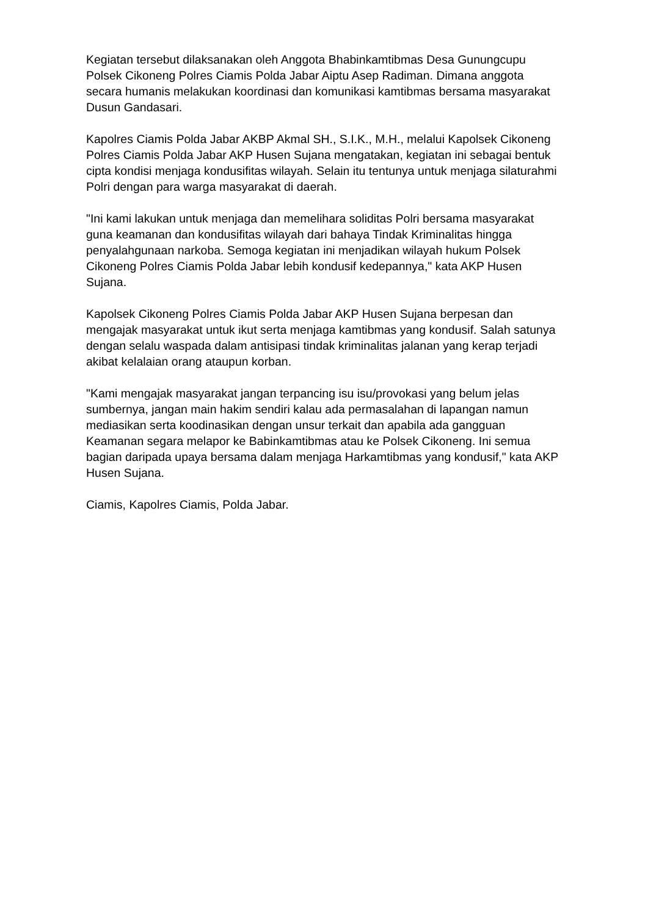Kegiatan tersebut dilaksanakan oleh Anggota Bhabinkamtibmas Desa Gunungcupu Polsek Cikoneng Polres Ciamis Polda Jabar Aiptu Asep Radiman. Dimana anggota secara humanis melakukan koordinasi dan komunikasi kamtibmas bersama masyarakat Dusun Gandasari.
Kapolres Ciamis Polda Jabar AKBP Akmal SH., S.I.K., M.H., melalui Kapolsek Cikoneng Polres Ciamis Polda Jabar AKP Husen Sujana mengatakan, kegiatan ini sebagai bentuk cipta kondisi menjaga kondusifitas wilayah. Selain itu tentunya untuk menjaga silaturahmi Polri dengan para warga masyarakat di daerah.
"Ini kami lakukan untuk menjaga dan memelihara soliditas Polri bersama masyarakat guna keamanan dan kondusifitas wilayah dari bahaya Tindak Kriminalitas hingga penyalahgunaan narkoba. Semoga kegiatan ini menjadikan wilayah hukum Polsek Cikoneng Polres Ciamis Polda Jabar lebih kondusif kedepannya," kata AKP Husen Sujana.
Kapolsek Cikoneng Polres Ciamis Polda Jabar AKP Husen Sujana berpesan dan mengajak masyarakat untuk ikut serta menjaga kamtibmas yang kondusif. Salah satunya dengan selalu waspada dalam antisipasi tindak kriminalitas jalanan yang kerap terjadi akibat kelalaian orang ataupun korban.
"Kami mengajak masyarakat jangan terpancing isu isu/provokasi yang belum jelas sumbernya, jangan main hakim sendiri kalau ada permasalahan di lapangan namun mediasikan serta koodinasikan dengan unsur terkait dan apabila ada gangguan Keamanan segara melapor ke Babinkamtibmas atau ke Polsek Cikoneng. Ini semua bagian daripada upaya bersama dalam menjaga Harkamtibmas yang kondusif," kata AKP Husen Sujana.
Ciamis, Kapolres Ciamis, Polda Jabar.